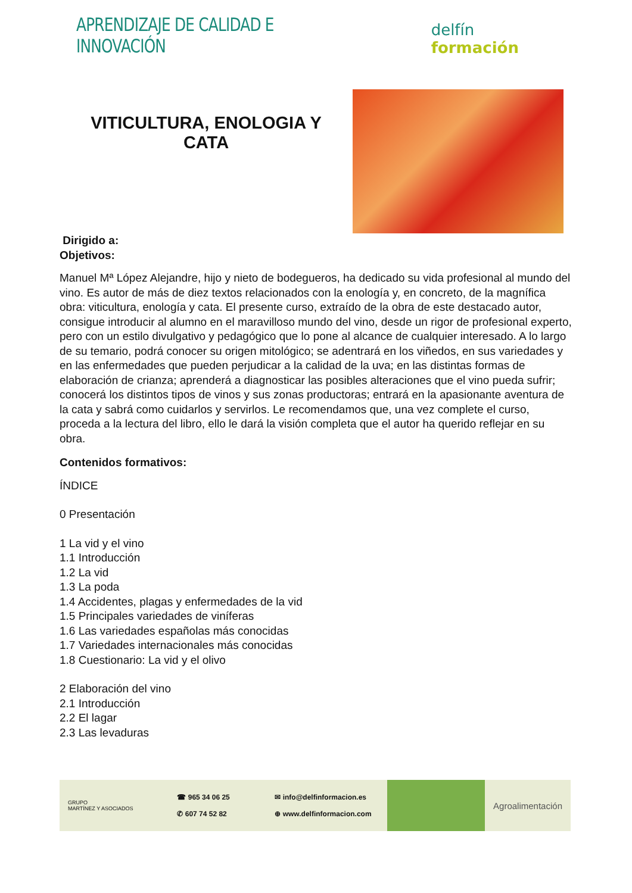APRENDIZAJE DE CALIDAD E INNOVACIÓN
delfín formación
VITICULTURA, ENOLOGIA Y
CATA
Dirigido a:
Objetivos:
Manuel Mª López Alejandre, hijo y nieto de bodegueros, ha dedicado su vida profesional al mundo del vino. Es autor de más de diez textos relacionados con la enología y, en concreto, de la magnífica obra: viticultura, enología y cata. El presente curso, extraído de la obra de este destacado autor, consigue introducir al alumno en el maravilloso mundo del vino, desde un rigor de profesional experto, pero con un estilo divulgativo y pedagógico que lo pone al alcance de cualquier interesado. A lo largo de su temario, podrá conocer su origen mitológico; se adentrará en los viñedos, en sus variedades y en las enfermedades que pueden perjudicar a la calidad de la uva; en las distintas formas de elaboración de crianza; aprenderá a diagnosticar las posibles alteraciones que el vino pueda sufrir; conocerá los distintos tipos de vinos y sus zonas productoras; entrará en la apasionante aventura de la cata y sabrá como cuidarlos y servirlos. Le recomendamos que, una vez complete el curso, proceda a la lectura del libro, ello le dará la visión completa que el autor ha querido reflejar en su obra.
Contenidos formativos:
ÍNDICE
0 Presentación
1 La vid y el vino
1.1 Introducción
1.2 La vid
1.3 La poda
1.4 Accidentes, plagas y enfermedades de la vid
1.5 Principales variedades de viníferas
1.6 Las variedades españolas más conocidas
1.7 Variedades internacionales más conocidas
1.8 Cuestionario: La vid y el olivo
2 Elaboración del vino
2.1 Introducción
2.2 El lagar
2.3 Las levaduras
GRUPO
MARTÍNEZ Y ASOCIADOS
☎ 965 34 06 25
✆ 607 74 52 82
✉ info@delfinformacion.es
⊕ www.delfinformacion.com
Agroalimentación